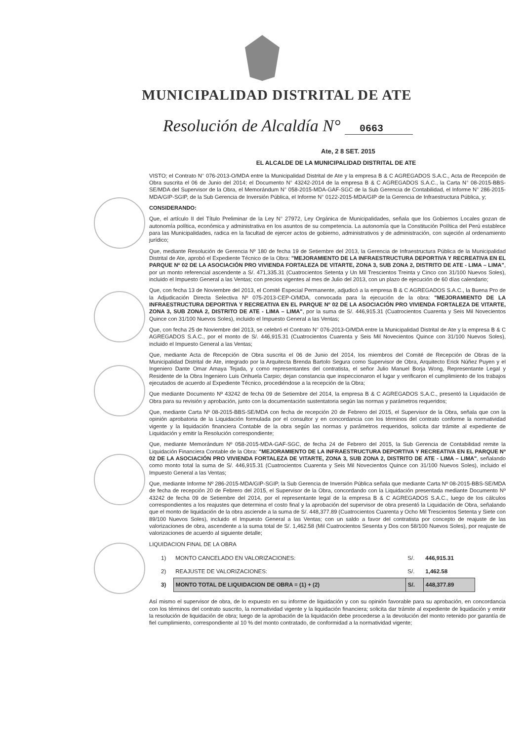MUNICIPALIDAD DISTRITAL DE ATE
Resolución de Alcaldía N° 0663
Ate, 2 8 SET. 2015
EL ALCALDE DE LA MUNICIPALIDAD DISTRITAL DE ATE
VISTO; el Contrato N° 076-2013-O/MDA entre la Municipalidad Distrital de Ate y la empresa B & C AGREGADOS S.A.C., Acta de Recepción de Obra suscrita el 06 de Junio del 2014; el Documento N° 43242-2014 de la empresa B & C AGREGADOS S.A.C., la Carta N° 08-2015-BBS-SE/MDA del Supervisor de la Obra, el Memorándum N° 058-2015-MDA-GAF-SGC de la Sub Gerencia de Contabilidad, el Informe N° 286-2015-MDA/GIP-SGIP, de la Sub Gerencia de Inversión Pública, el Informe N° 0122-2015-MDA/GIP de la Gerencia de Infraestructura Pública, y;
CONSIDERANDO:
Que, el artículo II del Título Preliminar de la Ley N° 27972, Ley Orgánica de Municipalidades, señala que los Gobiernos Locales gozan de autonomía política, económica y administrativa en los asuntos de su competencia. La autonomía que la Constitución Política del Perú establece para las Municipalidades, radica en la facultad de ejercer actos de gobierno, administrativos y de administración, con sujeción al ordenamiento jurídico;
Que, mediante Resolución de Gerencia Nº 180 de fecha 19 de Setiembre del 2013, la Gerencia de Infraestructura Pública de la Municipalidad Distrital de Ate, aprobó el Expediente Técnico de la Obra: "MEJORAMIENTO DE LA INFRAESTRUCTURA DEPORTIVA Y RECREATIVA EN EL PARQUE Nº 02 DE LA ASOCIACIÓN PRO VIVIENDA FORTALEZA DE VITARTE, ZONA 3, SUB ZONA 2, DISTRITO DE ATE - LIMA – LIMA", por un monto referencial ascendente a S/. 471,335.31 (Cuatrocientos Setenta y Un Mil Trescientos Treinta y Cinco con 31/100 Nuevos Soles), incluido el Impuesto General a las Ventas; con precios vigentes al mes de Julio del 2013, con un plazo de ejecución de 60 días calendario;
Que, con fecha 13 de Noviembre del 2013, el Comité Especial Permanente, adjudicó a la empresa B & C AGREGADOS S.A.C., la Buena Pro de la Adjudicación Directa Selectiva Nº 075-2013-CEP-O/MDA, convocada para la ejecución de la obra: "MEJORAMIENTO DE LA INFRAESTRUCTURA DEPORTIVA Y RECREATIVA EN EL PARQUE Nº 02 DE LA ASOCIACIÓN PRO VIVIENDA FORTALEZA DE VITARTE, ZONA 3, SUB ZONA 2, DISTRITO DE ATE - LIMA – LIMA", por la suma de S/. 446,915.31 (Cuatrocientos Cuarenta y Seis Mil Novecientos Quince con 31/100 Nuevos Soles), incluido el Impuesto General a las Ventas;
Que, con fecha 25 de Noviembre del 2013, se celebró el Contrato N° 076-2013-O/MDA entre la Municipalidad Distrital de Ate y la empresa B & C AGREGADOS S.A.C., por el monto de S/. 446,915.31 (Cuatrocientos Cuarenta y Seis Mil Novecientos Quince con 31/100 Nuevos Soles), incluido el Impuesto General a las Ventas;
Que, mediante Acta de Recepción de Obra suscrita el 06 de Junio del 2014, los miembros del Comité de Recepción de Obras de la Municipalidad Distrital de Ate, integrado por la Arquitecta Brenda Bartolo Segura como Supervisor de Obra, Arquitecto Erick Núñez Puyen y el Ingeniero Dante Omar Amaya Tejada, y como representantes del contratista, el señor Julio Manuel Borja Wong, Representante Legal y Residente de la Obra Ingeniero Luis Orihuela Carpio; dejan constancia que inspeccionaron el lugar y verificaron el cumplimiento de los trabajos ejecutados de acuerdo al Expediente Técnico, procediéndose a la recepción de la Obra;
Que mediante Documento Nº 43242 de fecha 09 de Setiembre del 2014, la empresa B & C AGREGADOS S.A.C., presentó la Liquidación de Obra para su revisión y aprobación, junto con la documentación sustentatoria según las normas y parámetros requeridos;
Que, mediante Carta Nº 08-2015-BBS-SE/MDA con fecha de recepción 20 de Febrero del 2015, el Supervisor de la Obra, señala que con la opinión aprobatoria de la Liquidación formulada por el consultor y en concordancia con los términos del contrato conforme la normatividad vigente y la liquidación financiera Contable de la obra según las normas y parámetros requeridos, solicita dar trámite al expediente de Liquidación y emitir la Resolución correspondiente;
Que, mediante Memorándum Nº 058-2015-MDA-GAF-SGC, de fecha 24 de Febrero del 2015, la Sub Gerencia de Contabilidad remite la Liquidación Financiera Contable de la Obra: "MEJORAMIENTO DE LA INFRAESTRUCTURA DEPORTIVA Y RECREATIVA EN EL PARQUE Nº 02 DE LA ASOCIACIÓN PRO VIVIENDA FORTALEZA DE VITARTE, ZONA 3, SUB ZONA 2, DISTRITO DE ATE - LIMA – LIMA", señalando como monto total la suma de S/. 446,915.31 (Cuatrocientos Cuarenta y Seis Mil Novecientos Quince con 31/100 Nuevos Soles), incluido el Impuesto General a las Ventas;
Que, mediante Informe Nº 286-2015-MDA/GIP-SGIP, la Sub Gerencia de Inversión Pública señala que mediante Carta Nº 08-2015-BBS-SE/MDA de fecha de recepción 20 de Febrero del 2015, el Supervisor de la Obra, concordando con la Liquidación presentada mediante Documento Nº 43242 de fecha 09 de Setiembre del 2014, por el representante legal de la empresa B & C AGREGADOS S.A.C., luego de los cálculos correspondientes a los reajustes que determina el costo final y la aprobación del supervisor de obra presentó la Liquidación de Obra, señalando que el monto de liquidación de la obra asciende a la suma de S/. 448,377.89 (Cuatrocientos Cuarenta y Ocho Mil Trescientos Setenta y Siete con 89/100 Nuevos Soles), incluido el Impuesto General a las Ventas; con un saldo a favor del contratista por concepto de reajuste de las valorizaciones de obra, ascendente a la suma total de S/. 1,462.58 (Mil Cuatrocientos Sesenta y Dos con 58/100 Nuevos Soles), por reajuste de valorizaciones de acuerdo al siguiente detalle;
LIQUIDACION FINAL DE LA OBRA
| 1) | MONTO CANCELADO EN VALORIZACIONES: | S/. | 446,915.31 |
| 2) | REAJUSTE DE VALORIZACIONES: | S/. | 1,462.58 |
| 3) | MONTO TOTAL DE LIQUIDACION DE OBRA = (1) + (2) | S/. | 448,377.89 |
Así mismo el supervisor de obra, de lo expuesto en su informe de liquidación y con su opinión favorable para su aprobación, en concordancia con los términos del contrato suscrito, la normatividad vigente y la liquidación financiera; solicita dar trámite al expediente de liquidación y emitir la resolución de liquidación de obra; luego de la aprobación de la liquidación debe procederse a la devolución del monto retenido por garantía de fiel cumplimiento, correspondiente al 10 % del monto contratado, de conformidad a la normatividad vigente;